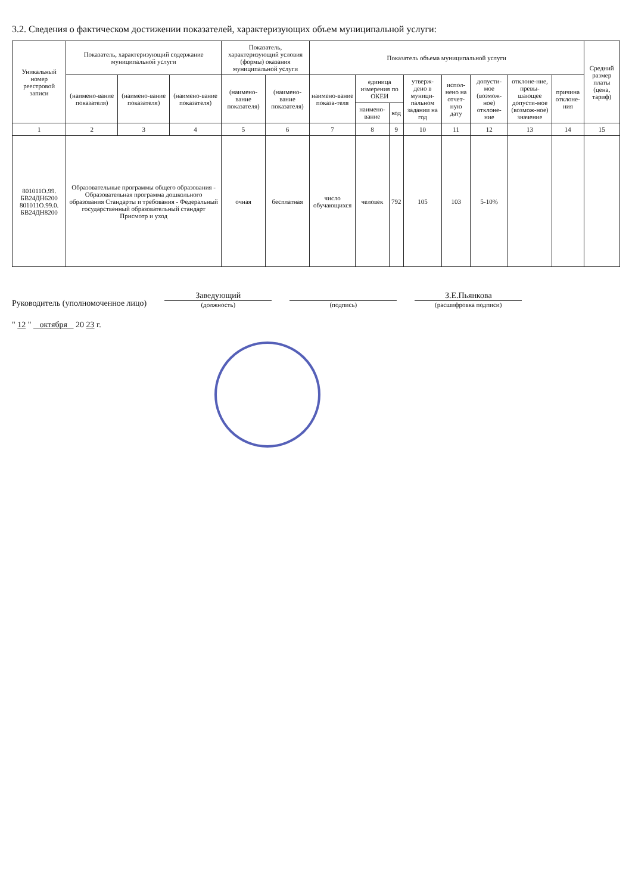3.2. Сведения о фактическом достижении показателей, характеризующих объем муниципальной услуги:
| Уникальный номер реестровой записи | Показатель, характеризующий содержание муниципальной услуги | | | Показатель, характеризующий условия (формы) оказания муниципальной услуги | | Показатель объема муниципальной услуги | | | | | | | | Средний размер платы (цена, тариф) |
| --- | --- | --- | --- | --- | --- | --- | --- | --- | --- | --- | --- | --- | --- | --- |
| | (наимено-вание показателя) | (наимено-вание показателя) | (наимено-вание показателя) | (наимено-вание показателя) | (наимено-вание показателя) | наимено-вание показа-теля | единица измерения по ОКЕИ | | утверж-дено в муници-пальном задании на год | испол-нено на отчет-ную дату | допусти-мое (возмож-ное) отклоне-ние | отклоне-ние, превы-шающее допусти-мое (возмож-ное) значение | причина отклоне-ния | |
| | | | | | | | наимено-вание | код | | | | | | |
| 1 | 2 | 3 | 4 | 5 | 6 | 7 | 8 | 9 | 10 | 11 | 12 | 13 | 14 | 15 |
| 801011О.99. БВ24ДН6200 801011О.99.0. БВ24ДН8200 | Образовательные программы общего образования - Образовательная программа дошкольного образования Стандарты и требования - Федеральный государственный образовательный стандарт Присмотр и уход | | | очная | бесплатная | число обучающихся | человек | 792 | 105 | 103 | 5-10% | | | |
Руководитель (уполномоченное лицо)
Заведующий
(должность)
(подпись)
З.Е.Пьянкова
(расшифровка подписи)
" 12 " октября 20 23 г.